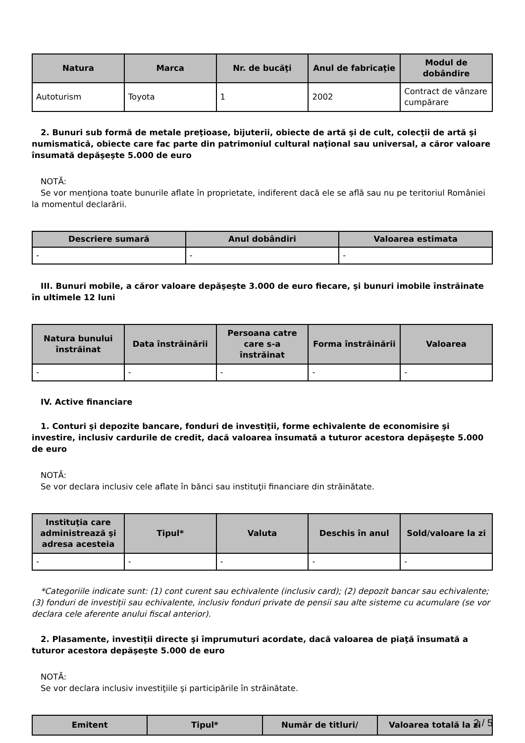| Natura | Marca | Nr. de bucăţi | Anul de fabricaţie | Modul de dobândire |
| --- | --- | --- | --- | --- |
| Autoturism | Toyota | 1 | 2002 | Contract de vânzare cumpărare |
2. Bunuri sub formă de metale preţioase, bijuterii, obiecte de artă şi de cult, colecţii de artă şi numismatică, obiecte care fac parte din patrimoniul cultural naţional sau universal, a căror valoare însumată depăşeşte 5.000 de euro
NOTĂ:
Se vor menţiona toate bunurile aflate în proprietate, indiferent dacă ele se află sau nu pe teritoriul României la momentul declarării.
| Descriere sumară | Anul dobândiri | Valoarea estimata |
| --- | --- | --- |
| - | - | - |
III. Bunuri mobile, a căror valoare depăşeşte 3.000 de euro fiecare, şi bunuri imobile înstrăinate în ultimele 12 luni
| Natura bunului înstrăinat | Data înstrăinării | Persoana catre care s-a înstrăinat | Forma înstrăinării | Valoarea |
| --- | --- | --- | --- | --- |
| - | - | - | - | - |
IV. Active financiare
1. Conturi şi depozite bancare, fonduri de investiţii, forme echivalente de economisire şi investire, inclusiv cardurile de credit, dacă valoarea însumată a tuturor acestora depăşeşte 5.000 de euro
NOTĂ:
Se vor declara inclusiv cele aflate în bănci sau instituţii financiare din străinătate.
| Instituţia care administrează şi adresa acesteia | Tipul* | Valuta | Deschis în anul | Sold/valoare la zi |
| --- | --- | --- | --- | --- |
| - | - | - | - | - |
*Categoriile indicate sunt: (1) cont curent sau echivalente (inclusiv card); (2) depozit bancar sau echivalente; (3) fonduri de investiţii sau echivalente, inclusiv fonduri private de pensii sau alte sisteme cu acumulare (se vor declara cele aferente anului fiscal anterior).
2. Plasamente, investiţii directe şi împrumuturi acordate, dacă valoarea de piaţă însumată a tuturor acestora depăşeşte 5.000 de euro
NOTĂ:
Se vor declara inclusiv investiţiile şi participările în străinătate.
| Emitent | Tipul* | Număr de titluri/ | Valoarea totală la zi |
| --- | --- | --- | --- |
2 / 5